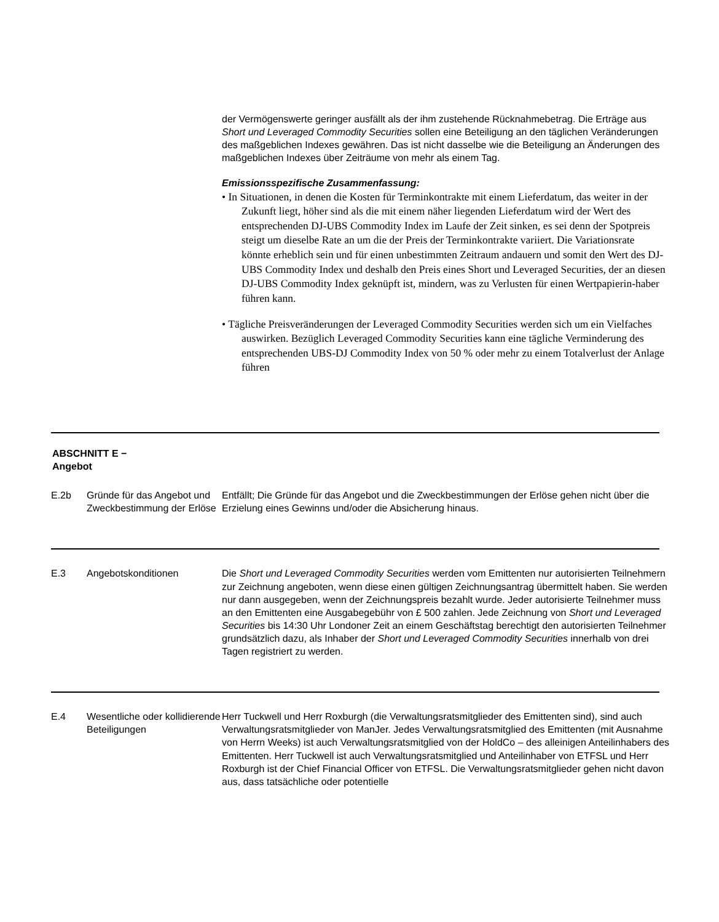der Vermögenswerte geringer ausfällt als der ihm zustehende Rücknahmebetrag. Die Erträge aus Short und Leveraged Commodity Securities sollen eine Beteiligung an den täglichen Veränderungen des maßgeblichen Indexes gewähren. Das ist nicht dasselbe wie die Beteiligung an Änderungen des maßgeblichen Indexes über Zeiträume von mehr als einem Tag.
Emissionsspezifische Zusammenfassung:
• In Situationen, in denen die Kosten für Terminkontrakte mit einem Lieferdatum, das weiter in der Zukunft liegt, höher sind als die mit einem näher liegenden Lieferdatum wird der Wert des entsprechenden DJ-UBS Commodity Index im Laufe der Zeit sinken, es sei denn der Spotpreis steigt um dieselbe Rate an um die der Preis der Terminkontrakte variiert. Die Variationsrate könnte erheblich sein und für einen unbestimmten Zeitraum andauern und somit den Wert des DJ-UBS Commodity Index und deshalb den Preis eines Short und Leveraged Securities, der an diesen DJ-UBS Commodity Index geknüpft ist, mindern, was zu Verlusten für einen Wertpapierin-haber führen kann.
• Tägliche Preisveränderungen der Leveraged Commodity Securities werden sich um ein Vielfaches auswirken. Bezüglich Leveraged Commodity Securities kann eine tägliche Verminderung des entsprechenden UBS-DJ Commodity Index von 50 % oder mehr zu einem Totalverlust der Anlage führen
ABSCHNITT E −
Angebot
| E.2b | Gründe für das Angebot und Zweckbestimmung der Erlöse | Entfällt; Die Gründe für das Angebot und die Zweckbestimmungen der Erlöse gehen nicht über die Erzielung eines Gewinns und/oder die Absicherung hinaus. |
| E.3 | Angebotskonditionen | Die Short und Leveraged Commodity Securities werden vom Emittenten nur autorisierten Teilnehmern zur Zeichnung angeboten, wenn diese einen gültigen Zeichnungsantrag übermittelt haben. Sie werden nur dann ausgegeben, wenn der Zeichnungspreis bezahlt wurde. Jeder autorisierte Teilnehmer muss an den Emittenten eine Ausgabegebühr von £ 500 zahlen. Jede Zeichnung von Short und Leveraged Securities bis 14:30 Uhr Londoner Zeit an einem Geschäftstag berechtigt den autorisierten Teilnehmer grundsätzlich dazu, als Inhaber der Short und Leveraged Commodity Securities innerhalb von drei Tagen registriert zu werden. |
| E.4 | Wesentliche oder kollidierende Beteiligungen | Herr Tuckwell und Herr Roxburgh (die Verwaltungsratsmitglieder des Emittenten sind), sind auch Verwaltungsratsmitglieder von ManJer. Jedes Verwaltungsratsmitglied des Emittenten (mit Ausnahme von Herrn Weeks) ist auch Verwaltungsratsmitglied von der HoldCo – des alleinigen Anteilinhabers des Emittenten. Herr Tuckwell ist auch Verwaltungsratsmitglied und Anteilinhaber von ETFSL und Herr Roxburgh ist der Chief Financial Officer von ETFSL. Die Verwaltungsratsmitglieder gehen nicht davon aus, dass tatsächliche oder potentielle |